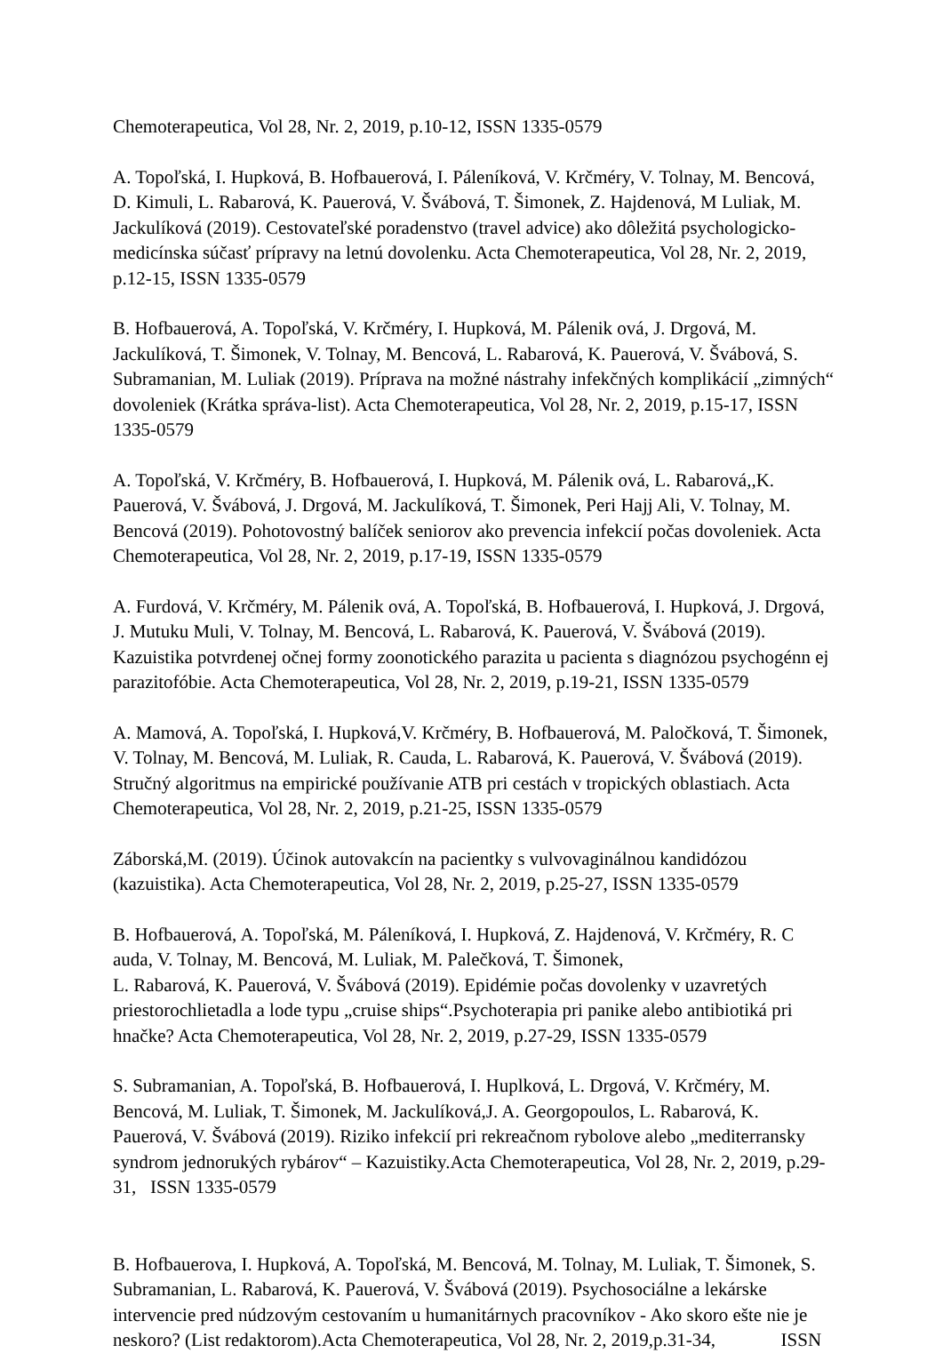Chemoterapeutica, Vol 28, Nr. 2, 2019, p.10-12, ISSN 1335-0579
A. Topoľská, I. Hupková, B. Hofbauerová, I. Páleníková, V. Krčméry, V. Tolnay, M. Bencová, D. Kimuli, L. Rabarová, K. Pauerová, V. Švábová, T. Šimonek, Z. Hajdenová, M Luliak, M. Jackulíková (2019). Cestovateľské poradenstvo (travel advice) ako dôležitá psychologicko-medicínska súčasť prípravy na letnú dovolenku. Acta Chemoterapeutica, Vol 28, Nr. 2, 2019, p.12-15, ISSN 1335-0579
B. Hofbauerová, A. Topoľská, V. Krčméry, I. Hupková, M. Pálenik ová, J. Drgová, M. Jackulíková, T. Šimonek, V. Tolnay, M. Bencová, L. Rabarová, K. Pauerová, V. Švábová, S. Subramanian, M. Luliak (2019). Príprava na možné nástrahy infekčných komplikácií „zimných“ dovoleniek (Krátka správa-list). Acta Chemoterapeutica, Vol 28, Nr. 2, 2019, p.15-17, ISSN 1335-0579
A. Topoľská, V. Krčméry, B. Hofbauerová, I. Hupková, M. Pálenik ová, L. Rabarová,,K. Pauerová, V. Švábová, J. Drgová, M. Jackulíková, T. Šimonek, Peri Hajj Ali, V. Tolnay, M. Bencová (2019). Pohotovostný balíček seniorov ako prevencia infekcií počas dovoleniek. Acta Chemoterapeutica, Vol 28, Nr. 2, 2019, p.17-19, ISSN 1335-0579
A. Furdová, V. Krčméry, M. Pálenik ová, A. Topoľská, B. Hofbauerová, I. Hupková, J. Drgová, J. Mutuku Muli, V. Tolnay, M. Bencová, L. Rabarová, K. Pauerová, V. Švábová (2019). Kazuistika potvrdenej očnej formy zoonotického parazita u pacienta s diagnózou psychogénn ej parazitofóbie. Acta Chemoterapeutica, Vol 28, Nr. 2, 2019, p.19-21, ISSN 1335-0579
A. Mamová, A. Topoľská, I. Hupková,V. Krčméry, B. Hofbauerová, M. Paločková, T. Šimonek, V. Tolnay, M. Bencová, M. Luliak, R. Cauda, L. Rabarová, K. Pauerová, V. Švábová (2019). Stručný algoritmus na empirické používanie ATB pri cestách v tropických oblastiach. Acta Chemoterapeutica, Vol 28, Nr. 2, 2019, p.21-25, ISSN 1335-0579
Záborská,M. (2019). Účinok autovakcín na pacientky s vulvovaginálnou kandidózou (kazuistika). Acta Chemoterapeutica, Vol 28, Nr. 2, 2019, p.25-27, ISSN 1335-0579
B. Hofbauerová, A. Topoľská, M. Páleníková, I. Hupková, Z. Hajdenová, V. Krčméry, R. C auda, V. Tolnay, M. Bencová, M. Luliak, M. Palečková, T. Šimonek,
L. Rabarová, K. Pauerová, V. Švábová (2019). Epidémie počas dovolenky v uzavretých priestorochlietadla a lode typu „cruise ships“.Psychoterapia pri panike alebo antibiotiká pri hnačke? Acta Chemoterapeutica, Vol 28, Nr. 2, 2019, p.27-29, ISSN 1335-0579
S. Subramanian, A. Topoľská, B. Hofbauerová, I. Huplková, L. Drgová, V. Krčméry, M. Bencová, M. Luliak, T. Šimonek, M. Jackulíková,J. A. Georgopoulos, L. Rabarová, K. Pauerová, V. Švábová (2019). Riziko infekcií pri rekreačnom rybolove alebo „mediterransky syndrom jednorukých rybárov“ – Kazuistiky.Acta Chemoterapeutica, Vol 28, Nr. 2, 2019, p.29-31, ISSN 1335-0579
B. Hofbauerova, I. Hupková, A. Topoľská, M. Bencová, M. Tolnay, M. Luliak, T. Šimonek, S. Subramanian, L. Rabarová, K. Pauerová, V. Švábová (2019). Psychosociálne a lekárske intervencie pred núdzovým cestovaním u humanitárnych pracovníkov - Ako skoro ešte nie je neskoro? (List redaktorom).Acta Chemoterapeutica, Vol 28, Nr. 2, 2019,p.31-34, ISSN